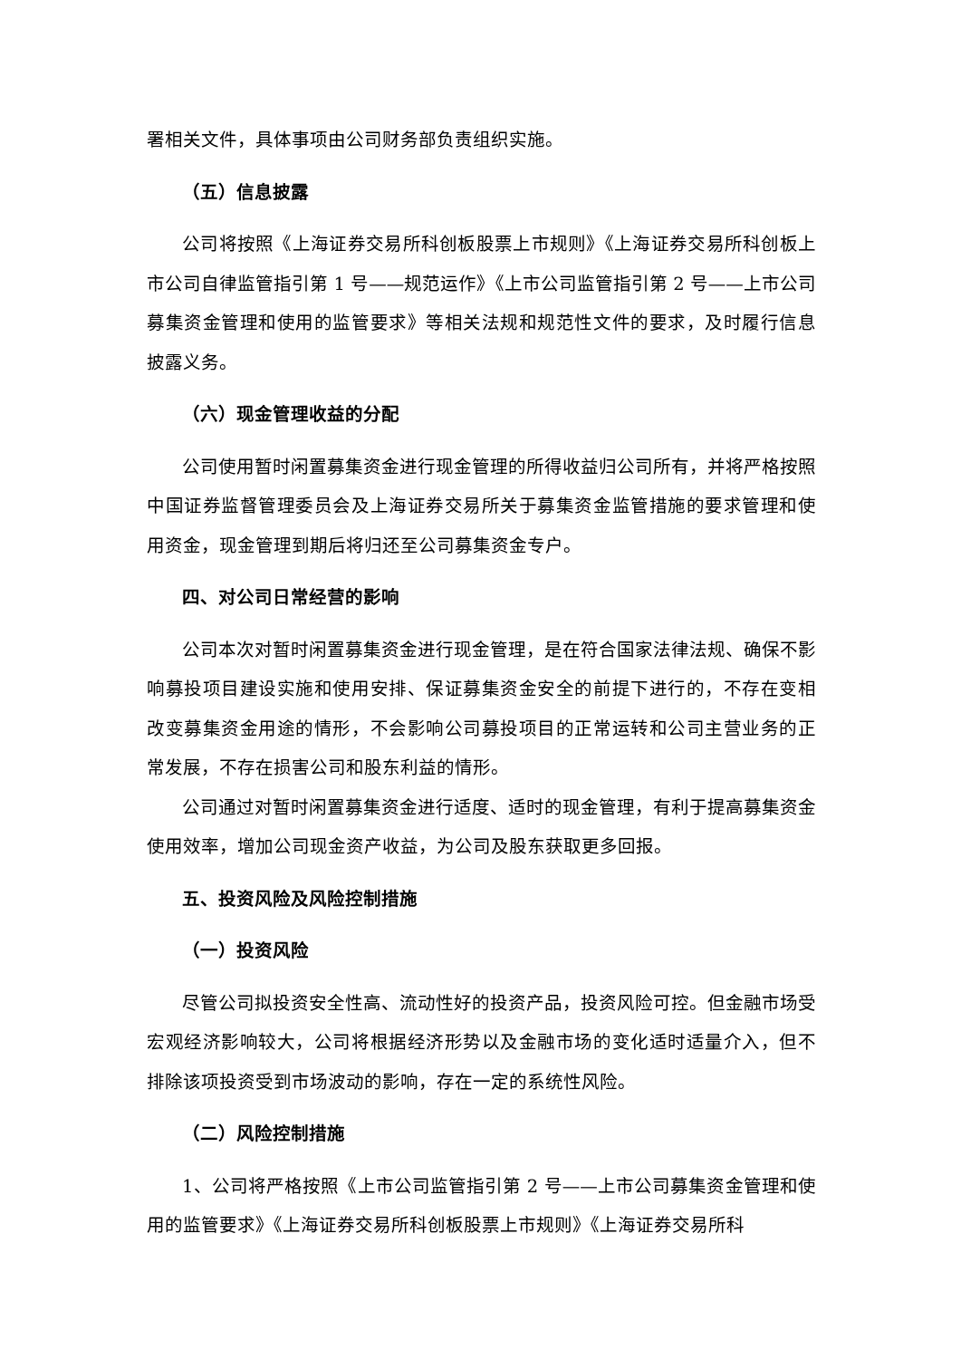署相关文件，具体事项由公司财务部负责组织实施。
（五）信息披露
公司将按照《上海证券交易所科创板股票上市规则》《上海证券交易所科创板上市公司自律监管指引第 1 号——规范运作》《上市公司监管指引第 2 号——上市公司募集资金管理和使用的监管要求》等相关法规和规范性文件的要求，及时履行信息披露义务。
（六）现金管理收益的分配
公司使用暂时闲置募集资金进行现金管理的所得收益归公司所有，并将严格按照中国证券监督管理委员会及上海证券交易所关于募集资金监管措施的要求管理和使用资金，现金管理到期后将归还至公司募集资金专户。
四、对公司日常经营的影响
公司本次对暂时闲置募集资金进行现金管理，是在符合国家法律法规、确保不影响募投项目建设实施和使用安排、保证募集资金安全的前提下进行的，不存在变相改变募集资金用途的情形，不会影响公司募投项目的正常运转和公司主营业务的正常发展，不存在损害公司和股东利益的情形。
公司通过对暂时闲置募集资金进行适度、适时的现金管理，有利于提高募集资金使用效率，增加公司现金资产收益，为公司及股东获取更多回报。
五、投资风险及风险控制措施
（一）投资风险
尽管公司拟投资安全性高、流动性好的投资产品，投资风险可控。但金融市场受宏观经济影响较大，公司将根据经济形势以及金融市场的变化适时适量介入，但不排除该项投资受到市场波动的影响，存在一定的系统性风险。
（二）风险控制措施
1、公司将严格按照《上市公司监管指引第 2 号——上市公司募集资金管理和使用的监管要求》《上海证券交易所科创板股票上市规则》《上海证券交易所科